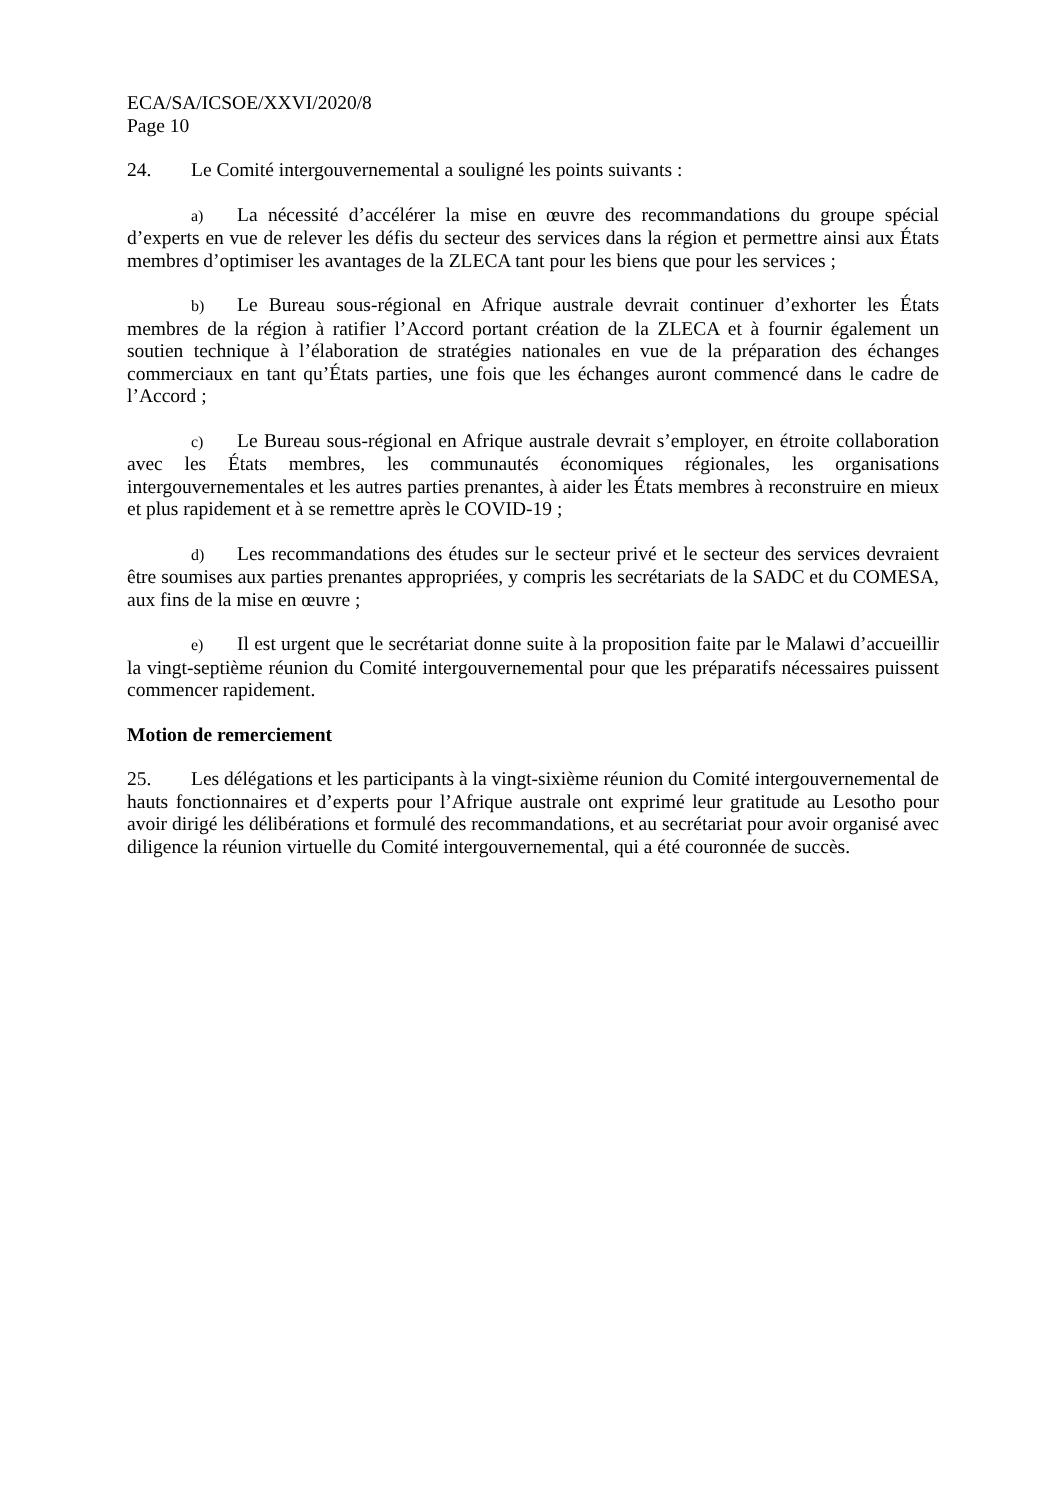ECA/SA/ICSOE/XXVI/2020/8
Page 10
24. Le Comité intergouvernemental a souligné les points suivants :
a) La nécessité d’accélérer la mise en œuvre des recommandations du groupe spécial d’experts en vue de relever les défis du secteur des services dans la région et permettre ainsi aux États membres d’optimiser les avantages de la ZLECA tant pour les biens que pour les services ;
b) Le Bureau sous-régional en Afrique australe devrait continuer d’exhorter les États membres de la région à ratifier l’Accord portant création de la ZLECA et à fournir également un soutien technique à l’élaboration de stratégies nationales en vue de la préparation des échanges commerciaux en tant qu’États parties, une fois que les échanges auront commencé dans le cadre de l’Accord ;
c) Le Bureau sous-régional en Afrique australe devrait s’employer, en étroite collaboration avec les États membres, les communautés économiques régionales, les organisations intergouvernementales et les autres parties prenantes, à aider les États membres à reconstruire en mieux et plus rapidement et à se remettre après le COVID-19 ;
d) Les recommandations des études sur le secteur privé et le secteur des services devraient être soumises aux parties prenantes appropriées, y compris les secrétariats de la SADC et du COMESA, aux fins de la mise en œuvre ;
e) Il est urgent que le secrétariat donne suite à la proposition faite par le Malawi d’accueillir la vingt-septième réunion du Comité intergouvernemental pour que les préparatifs nécessaires puissent commencer rapidement.
Motion de remerciement
25. Les délégations et les participants à la vingt-sixième réunion du Comité intergouvernemental de hauts fonctionnaires et d’experts pour l’Afrique australe ont exprimé leur gratitude au Lesotho pour avoir dirigé les délibérations et formulé des recommandations, et au secrétariat pour avoir organisé avec diligence la réunion virtuelle du Comité intergouvernemental, qui a été couronnée de succès.